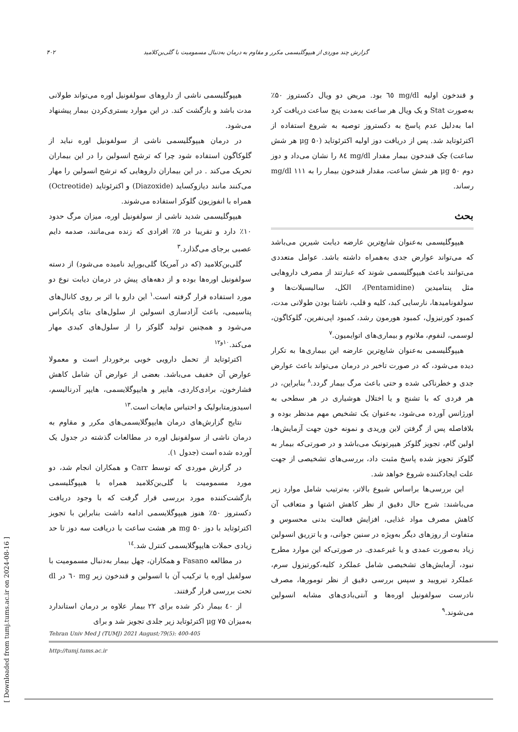گزارش چند موردی از هیپوگلیسمی مکرر و مقاوم به درمان به‌دنبال مسمومیت با گلی‌بن‌کلامید ۴۰۲
و قندخون اولیه mg/dl ٦٥ بود. مریض دو ویال دکستروز ۵۰٪ به‌صورت Stat و یک ویال هر ساعت به‌مدت پنج ساعت دریافت کرد اما به‌دلیل عدم پاسخ به دکستروز توصیه به شروع استفاده از اکترئوتاید شد. پس از دریافت دوز اولیه اکترئوتاید (μg ۵۰ هر شش ساعت) چک قندخون بیمار مقدار mg/dl ٨٤ را نشان می‌داد و دوز دوم μg ۵۰ هر شش ساعت، مقدار قندخون بیمار را به mg/dl ۱۱۱ رساند.
بحث
هیپوگلیسمی به‌عنوان شایع‌ترین عارضه دیابت شیرین می‌باشد که می‌تواند عوارض جدی به‌همراه داشته باشد. عوامل متعددی می‌توانند باعث هیپوگلیسمی شوند که عبارتند از مصرف داروهایی مثل پنتامیدین (Pentamidine)، الکل، سالیسیلات‌ها و سولفونامیدها، نارسایی کبد، کلیه و قلب، ناشتا بودن طولانی مدت، کمبود کورتیزول، کمبود هورمون رشد، کمبود اپی‌نفرین، گلوکاگون، لوسمی، لنفوم، ملانوم و بیماری‌های اتوایمیون.<sup>۷</sup>
هیپوگلیسمی به‌عنوان شایع‌ترین عارضه این بیماری‌ها به تکرار دیده می‌شود، که در صورت تاخیر در درمان می‌تواند باعث عوارض جدی و خطرناکی شده و حتی باعث مرگ بیمار گردد.<sup>۸</sup> بنابراین، در هر فردی که با تشنج و یا اختلال هوشیاری در هر سطحی به اورژانس آورده می‌شود، به‌عنوان یک تشخیص مهم مدنظر بوده و بلافاصله پس از گرفتن لاین وریدی و نمونه خون جهت آزمایش‌ها، اولین گام، تجویز گلوکز هیپرتونیک می‌باشد و در صورتی‌که بیمار به گلوکز تجویز شده پاسخ مثبت داد، بررسی‌های تشخیصی از جهت علت ایجادکننده شروع خواهد شد.
این بررسی‌ها براساس شیوع بالاتر، به‌ترتیب شامل موارد زیر می‌باشند: شرح حال دقیق از نظر کاهش اشتها و متعاقب آن کاهش مصرف مواد غذایی، افزایش فعالیت بدنی محسوس و متفاوت از روزهای دیگر به‌ویژه در سنین جوانی، و یا تزریق انسولین زیاد به‌صورت عمدی و یا غیرعمدی. در صورتی‌که این موارد مطرح نبود، آزمایش‌های تشخیصی شامل عملکرد کلیه،کورتیزول سرم، عملکرد تیرویید و سپس بررسی دقیق از نظر تومورها، مصرف نادرست سولفونیل اوره‌ها و آنتی‌بادی‌های مشابه انسولین می‌شوند.<sup>۹</sup>
هیپوگلیسمی ناشی از داروهای سولفونیل اوره می‌تواند طولانی مدت باشد و بازگشت کند. در این موارد بستری‌کردن بیمار پیشنهاد می‌شود.
در درمان هیپوگلیسمی ناشی از سولفونیل اوره نباید از گلوکاگون استفاده شود چرا که ترشح انسولین را در این بیماران تحریک می‌کند . در این بیماران داروهایی که ترشح انسولین را مهار می‌کنند مانند دیازوکساید (Diazoxide) و اکترئوتاید (Octreotide) همراه با انفوزیون گلوکز استفاده می‌شوند.
هیپوگلیسمی شدید ناشی از سولفونیل اوره، میزان مرگ حدود ۱۰٪ دارد و تقریبا در ۵٪ افرادی که زنده می‌مانند، صدمه دایم عصبی برجای می‌گذارد.<sup>۳</sup>
گلی‌بن‌کلامید (که در آمریکا گلی‌بوراید نامیده می‌شود) از دسته سولفونیل اوره‌ها بوده و از دهه‌های پیش در درمان دیابت نوع دو مورد استفاده قرار گرفته است.<sup>۱</sup> این دارو با اثر بر روی کانال‌های پتاسیمی، باعث آزادسازی انسولین از سلول‌های بتای پانکراس می‌شود و همچنین تولید گلوکز را از سلول‌های کبدی مهار می‌کند.<sup>۱۰و۱۲</sup>
اکترئوتاید از تحمل دارویی خوبی برخوردار است و معمولا عوارض آن خفیف می‌باشد. بعضی از عوارض آن شامل کاهش فشارخون، برادی‌کاردی، هایپر و هایپوگلایسمی، هایپر آدرنالیسم، اسیدوزمتابولیک و احتباس مایعات است.<sup>۱۳</sup>
نتایج گزارش‌های درمان هایپوگلایسمی‌های مکرر و مقاوم به درمان ناشی از سولفونیل اوره در مطالعات گذشته در جدول یک آورده شده است (جدول ۱).
در گزارش موردی که توسط Carr و همکاران انجام شد، دو مورد مسمومیت با گلی‌بن‌کلامید همراه با هیپوگلیسمی بازگشت‌کننده مورد بررسی قرار گرفت که با وجود دریافت دکستروز ۵۰٪ هنوز هیپوگلایسمی ادامه داشت بنابراین با تجویز اکترئوتاید با دوز mg ۵۰ هر هشت ساعت با دریافت سه دوز تا حد زیادی حملات هایپوگلایسمی کنترل شد.<sup>۱٤</sup>
در مطالعه Fasano و همکاران، چهل بیمار به‌دنبال مسمومیت با سولفیل اوره یا ترکیب آن با انسولین و قندخون زیر mg ٦٠ در dl تحت بررسی قرار گرفتند.
از ٤٠ بیمار ذکر شده برای ۲۲ بیمار علاوه بر درمان استاندارد به‌میزان μg ۷۵ اکترئوتاید زیر جلدی تجویز شد و برای
Tehran Univ Med J (TUMJ) 2021 August;79(5): 400-405
http://tumj.tums.ac.ir
[ Downloaded from tumj.tums.ac.ir on 2024-08-16 ]